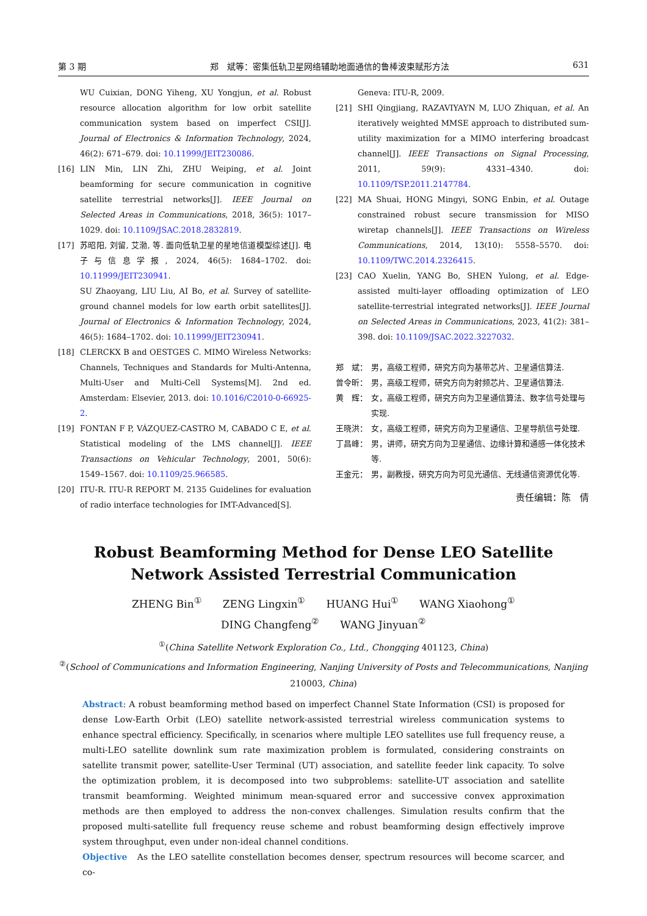第 3 期 郑　斌等：密集低轨卫星网络辅助地面通信的鲁棒波束赋形方法 631
WU Cuixian, DONG Yiheng, XU Yongjun, et al. Robust resource allocation algorithm for low orbit satellite communication system based on imperfect CSI[J]. Journal of Electronics & Information Technology, 2024, 46(2): 671–679. doi: 10.11999/JEIT230086.
[16] LIN Min, LIN Zhi, ZHU Weiping, et al. Joint beamforming for secure communication in cognitive satellite terrestrial networks[J]. IEEE Journal on Selected Areas in Communications, 2018, 36(5): 1017–1029. doi: 10.1109/JSAC.2018.2832819.
[17] 苏昭阳, 刘留, 艾渤, 等. 面向低轨卫星的星地信道模型综述[J]. 电子与信息学报, 2024, 46(5): 1684–1702. doi: 10.11999/JEIT230941.
SU Zhaoyang, LIU Liu, AI Bo, et al. Survey of satellite-ground channel models for low earth orbit satellites[J]. Journal of Electronics & Information Technology, 2024, 46(5): 1684–1702. doi: 10.11999/JEIT230941.
[18] CLERCKX B and OESTGES C. MIMO Wireless Networks: Channels, Techniques and Standards for Multi-Antenna, Multi-User and Multi-Cell Systems[M]. 2nd ed. Amsterdam: Elsevier, 2013. doi: 10.1016/C2010-0-66925-2.
[19] FONTAN F P, VÁZQUEZ-CASTRO M, CABADO C E, et al. Statistical modeling of the LMS channel[J]. IEEE Transactions on Vehicular Technology, 2001, 50(6): 1549–1567. doi: 10.1109/25.966585.
[20] ITU-R. ITU-R REPORT M. 2135 Guidelines for evaluation of radio interface technologies for IMT-Advanced[S].
Geneva: ITU-R, 2009.
[21] SHI Qingjiang, RAZAVIYAYN M, LUO Zhiquan, et al. An iteratively weighted MMSE approach to distributed sum-utility maximization for a MIMO interfering broadcast channel[J]. IEEE Transactions on Signal Processing, 2011, 59(9): 4331–4340. doi: 10.1109/TSP.2011.2147784.
[22] MA Shuai, HONG Mingyi, SONG Enbin, et al. Outage constrained robust secure transmission for MISO wiretap channels[J]. IEEE Transactions on Wireless Communications, 2014, 13(10): 5558–5570. doi: 10.1109/TWC.2014.2326415.
[23] CAO Xuelin, YANG Bo, SHEN Yulong, et al. Edge-assisted multi-layer offloading optimization of LEO satellite-terrestrial integrated networks[J]. IEEE Journal on Selected Areas in Communications, 2023, 41(2): 381–398. doi: 10.1109/JSAC.2022.3227032.
郑　斌： 男，高级工程师，研究方向为基带芯片、卫星通信算法.
曾令昕： 男，高级工程师，研究方向为射频芯片、卫星通信算法.
黄　辉： 女，高级工程师，研究方向为卫星通信算法、数字信号处理与实现.
王晓洪： 女，高级工程师，研究方向为卫星通信、卫星导航信号处理.
丁昌峰： 男，讲师，研究方向为卫星通信、边缘计算和通感一体化技术等.
王金元： 男，副教授，研究方向为可见光通信、无线通信资源优化等.
责任编辑：陈　倩
Robust Beamforming Method for Dense LEO Satellite Network Assisted Terrestrial Communication
ZHENG Bin<sup>①</sup>　　ZENG Lingxin<sup>①</sup>　　HUANG Hui<sup>①</sup>　　WANG Xiaohong<sup>①</sup>
DING Changfeng<sup>②</sup>　　WANG Jinyuan<sup>②</sup>
<sup>①</sup>(China Satellite Network Exploration Co., Ltd., Chongqing 401123, China)
<sup>②</sup>(School of Communications and Information Engineering, Nanjing University of Posts and Telecommunications, Nanjing 210003, China)
Abstract: A robust beamforming method based on imperfect Channel State Information (CSI) is proposed for dense Low-Earth Orbit (LEO) satellite network-assisted terrestrial wireless communication systems to enhance spectral efficiency. Specifically, in scenarios where multiple LEO satellites use full frequency reuse, a multi-LEO satellite downlink sum rate maximization problem is formulated, considering constraints on satellite transmit power, satellite-User Terminal (UT) association, and satellite feeder link capacity. To solve the optimization problem, it is decomposed into two subproblems: satellite-UT association and satellite transmit beamforming. Weighted minimum mean-squared error and successive convex approximation methods are then employed to address the non-convex challenges. Simulation results confirm that the proposed multi-satellite full frequency reuse scheme and robust beamforming design effectively improve system throughput, even under non-ideal channel conditions.
Objective　As the LEO satellite constellation becomes denser, spectrum resources will become scarcer, and co-